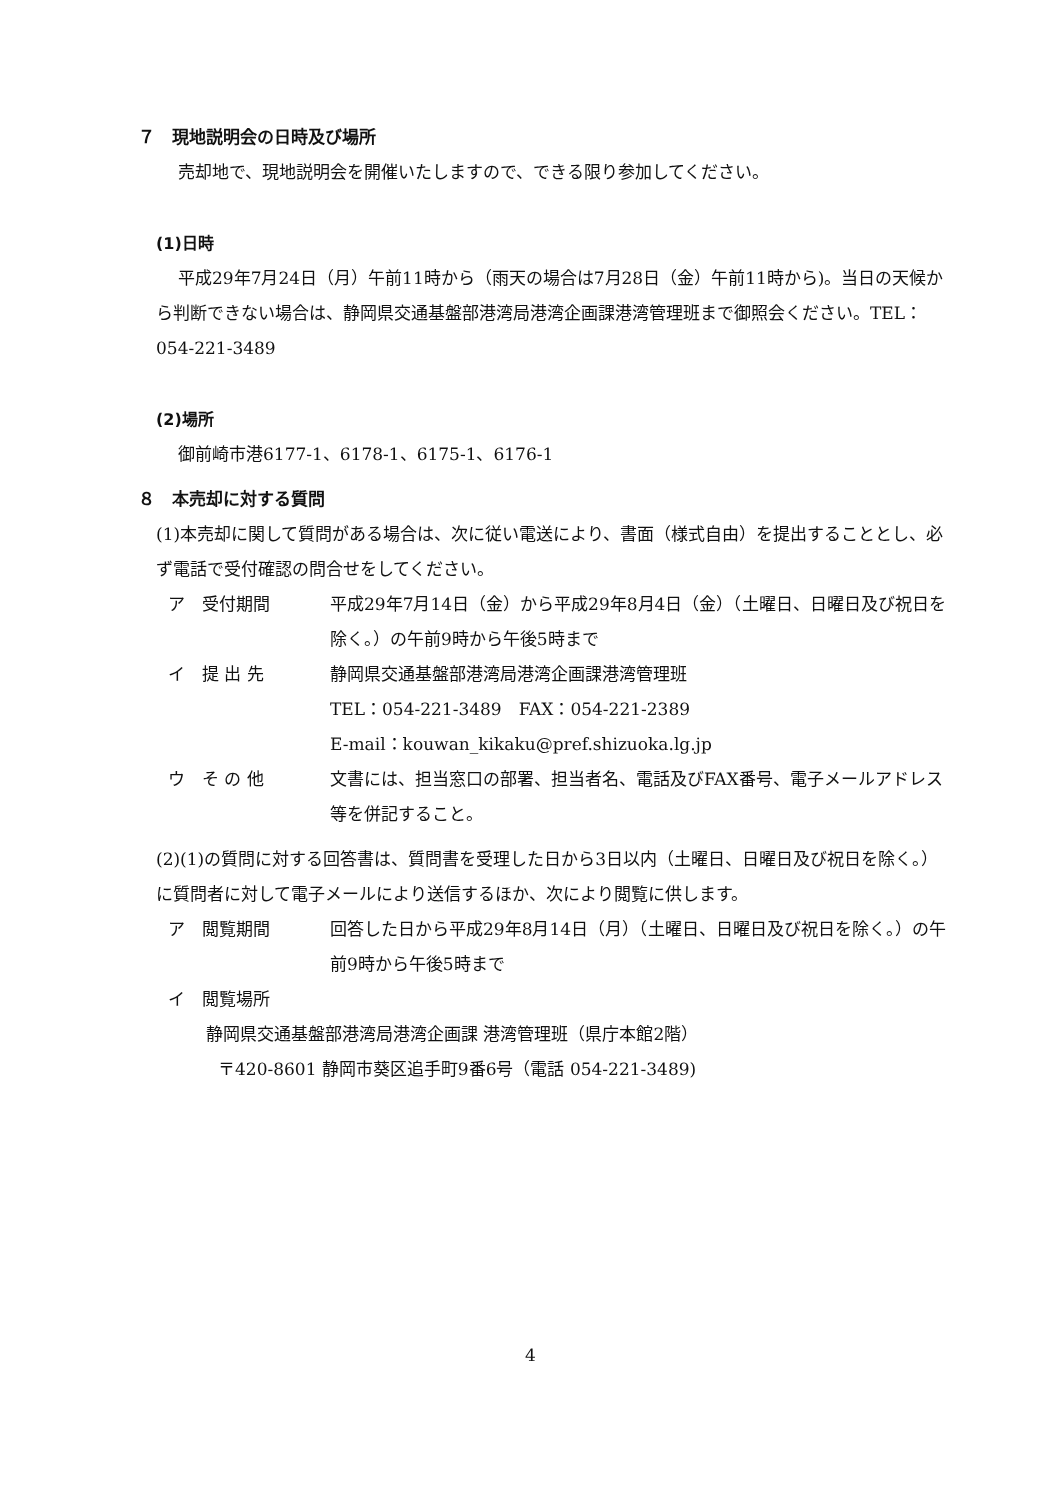７　現地説明会の日時及び場所
売却地で、現地説明会を開催いたしますので、できる限り参加してください。
(1)日時
平成29年7月24日（月）午前11時から（雨天の場合は7月28日（金）午前11時から)。当日の天候から判断できない場合は、静岡県交通基盤部港湾局港湾企画課港湾管理班まで御照会ください。TEL：054-221-3489
(2)場所
御前崎市港6177-1、6178-1、6175-1、6176-1
８　本売却に対する質問
(1)本売却に関して質問がある場合は、次に従い電送により、書面（様式自由）を提出することとし、必ず電話で受付確認の問合せをしてください。
ア　受付期間 平成29年7月14日（金）から平成29年8月4日（金）（土曜日、日曜日及び祝日を除く。）の午前9時から午後5時まで
イ　提 出 先 静岡県交通基盤部港湾局港湾企画課港湾管理班
TEL：054-221-3489　FAX：054-221-2389
E-mail：kouwan_kikaku@pref.shizuoka.lg.jp
ウ　そ の 他 文書には、担当窓口の部署、担当者名、電話及びFAX番号、電子メールアドレス等を併記すること。
(2)(1)の質問に対する回答書は、質問書を受理した日から3日以内（土曜日、日曜日及び祝日を除く。）に質問者に対して電子メールにより送信するほか、次により閲覧に供します。
ア　閲覧期間 回答した日から平成29年8月14日（月）（土曜日、日曜日及び祝日を除く。）の午前9時から午後5時まで
イ　閲覧場所
静岡県交通基盤部港湾局港湾企画課 港湾管理班（県庁本館2階）
〒420-8601 静岡市葵区追手町9番6号（電話 054-221-3489)
4